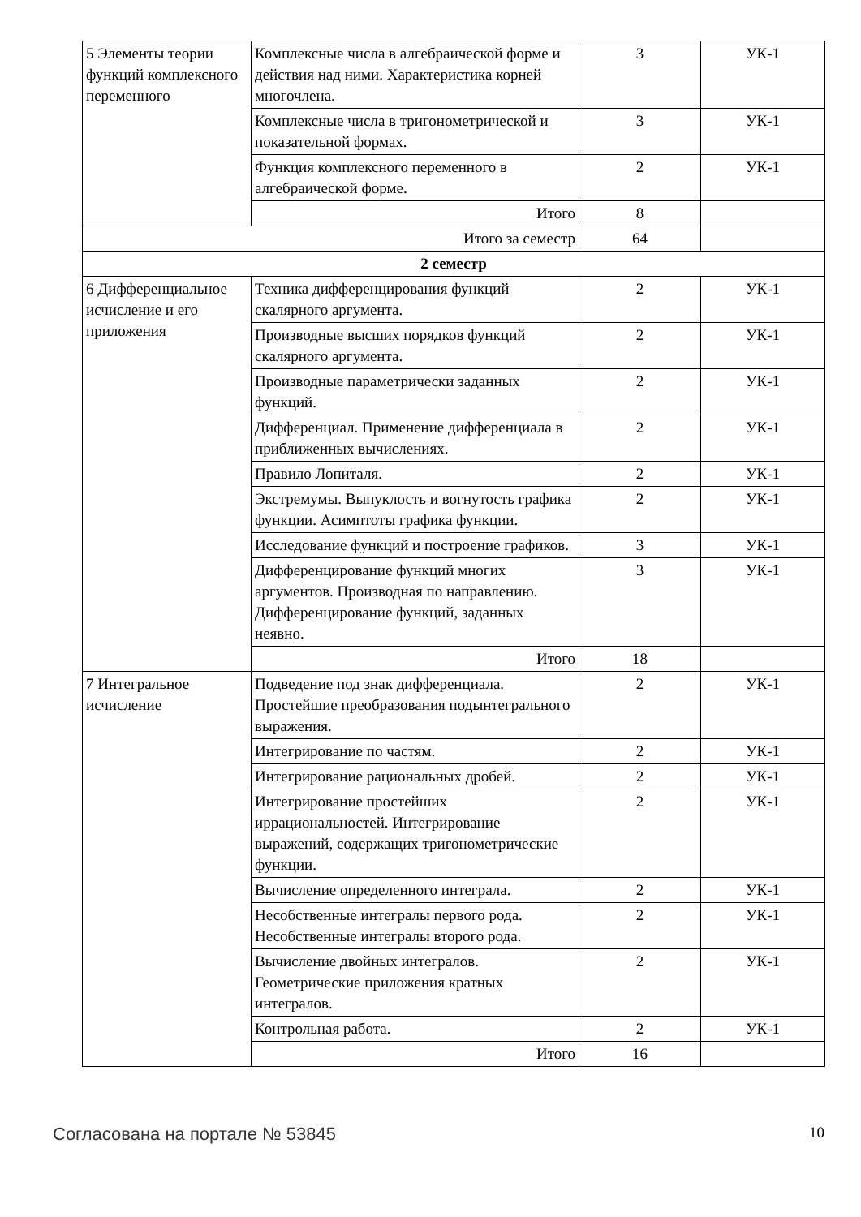| 5 Элементы теории функций комплексного переменного | Комплексные числа в алгебраической форме и действия над ними. Характеристика корней многочлена. | 3 | УК-1 |
| | Комплексные числа в тригонометрической и показательной формах. | 3 | УК-1 |
| | Функция комплексного переменного в алгебраической форме. | 2 | УК-1 |
| | Итого | 8 | |
| Итого за семестр | | 64 | |
| 2 семестр | | | |
| 6 Дифференциальное исчисление и его приложения | Техника дифференцирования функций скалярного аргумента. | 2 | УК-1 |
| | Производные высших порядков функций скалярного аргумента. | 2 | УК-1 |
| | Производные параметрически заданных функций. | 2 | УК-1 |
| | Дифференциал. Применение дифференциала в приближенных вычислениях. | 2 | УК-1 |
| | Правило Лопиталя. | 2 | УК-1 |
| | Экстремумы. Выпуклость и вогнутость графика функции. Асимптоты графика функции. | 2 | УК-1 |
| | Исследование функций и построение графиков. | 3 | УК-1 |
| | Дифференцирование функций многих аргументов. Производная по направлению. Дифференцирование функций, заданных неявно. | 3 | УК-1 |
| | Итого | 18 | |
| 7 Интегральное исчисление | Подведение под знак дифференциала. Простейшие преобразования подынтегрального выражения. | 2 | УК-1 |
| | Интегрирование по частям. | 2 | УК-1 |
| | Интегрирование рациональных дробей. | 2 | УК-1 |
| | Интегрирование простейших иррациональностей. Интегрирование выражений, содержащих тригонометрические функции. | 2 | УК-1 |
| | Вычисление определенного интеграла. | 2 | УК-1 |
| | Несобственные интегралы первого рода. Несобственные интегралы второго рода. | 2 | УК-1 |
| | Вычисление двойных интегралов. Геометрические приложения кратных интегралов. | 2 | УК-1 |
| | Контрольная работа. | 2 | УК-1 |
| | Итого | 16 | |
Согласована на портале № 53845 10